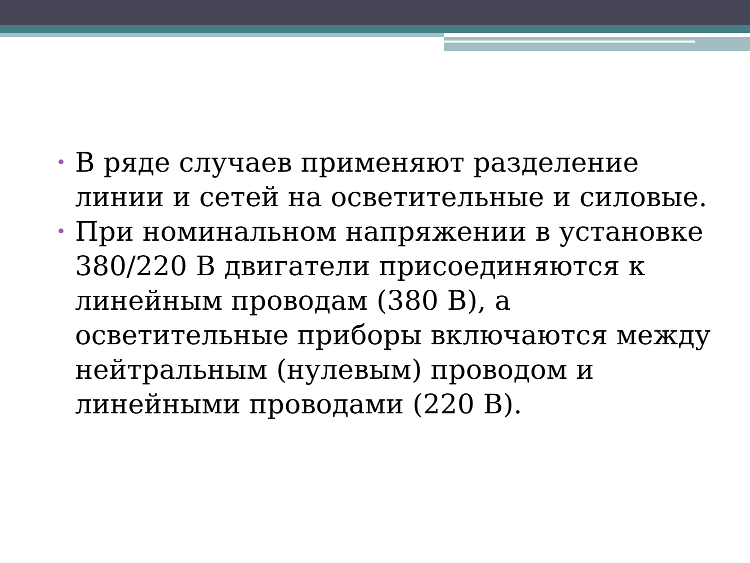• В ряде случаев применяют разделение линии и сетей на осветительные и силовые.
• При номинальном напряжении в установке 380/220 В двигатели присоединяются к линейным проводам (380 В), а осветительные приборы включаются между нейтральным (нулевым) проводом и линейными проводами (220 В).